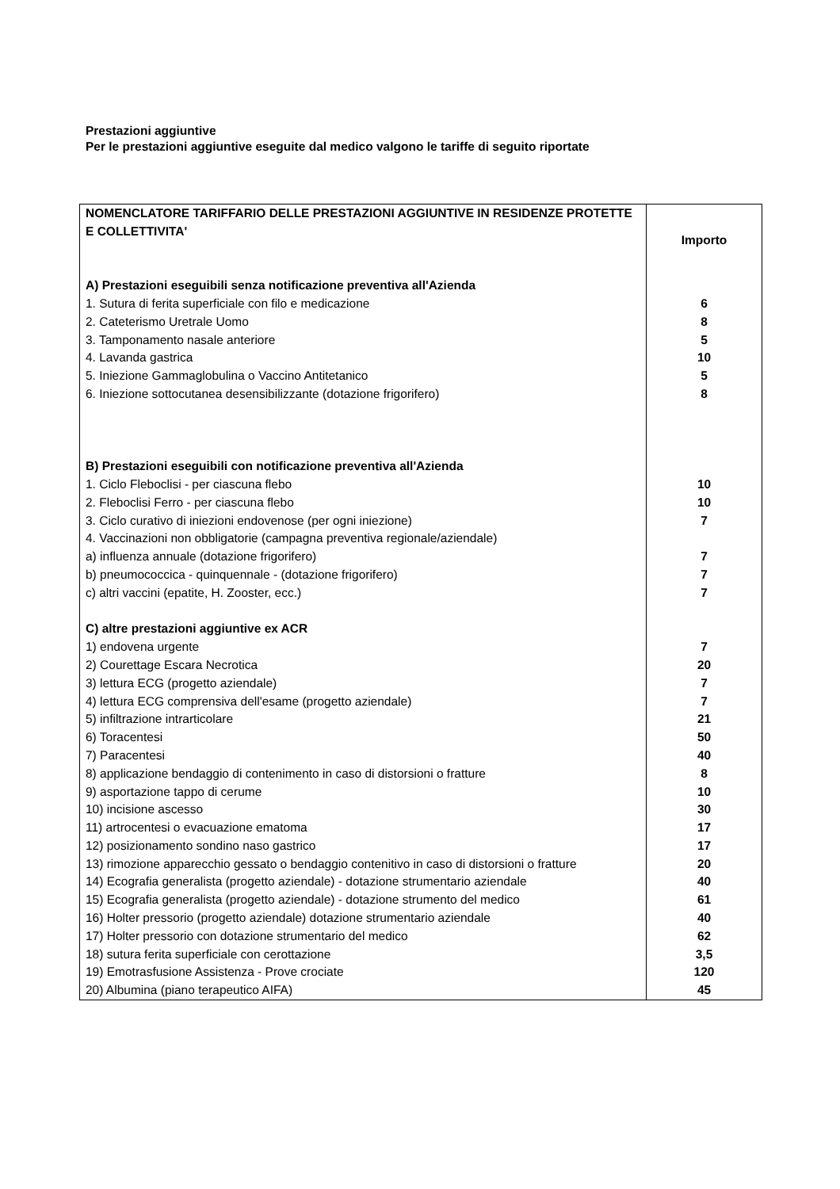Prestazioni aggiuntive
Per le prestazioni aggiuntive eseguite dal medico valgono le tariffe di seguito riportate
| NOMENCLATORE TARIFFARIO DELLE PRESTAZIONI AGGIUNTIVE IN RESIDENZE PROTETTE E COLLETTIVITA' | Importo |
| A) Prestazioni eseguibili senza notificazione preventiva all'Azienda | |
| 1. Sutura di ferita superficiale con filo e medicazione | 6 |
| 2. Cateterismo Uretrale Uomo | 8 |
| 3. Tamponamento nasale anteriore | 5 |
| 4. Lavanda gastrica | 10 |
| 5. Iniezione Gammaglobulina o Vaccino Antitetanico | 5 |
| 6. Iniezione sottocutanea desensibilizzante (dotazione frigorifero) | 8 |
| B) Prestazioni eseguibili con notificazione preventiva all'Azienda | |
| 1. Ciclo Fleboclisi - per ciascuna flebo | 10 |
| 2. Fleboclisi Ferro - per ciascuna flebo | 10 |
| 3. Ciclo curativo di iniezioni endovenose (per ogni iniezione) | 7 |
| 4. Vaccinazioni non obbligatorie (campagna preventiva regionale/aziendale) | |
| a) influenza annuale (dotazione frigorifero) | 7 |
| b) pneumococcica - quinquennale - (dotazione frigorifero) | 7 |
| c) altri vaccini (epatite, H. Zooster, ecc.) | 7 |
| C) altre prestazioni aggiuntive ex ACR | |
| 1) endovena urgente | 7 |
| 2) Courettage Escara Necrotica | 20 |
| 3) lettura ECG (progetto aziendale) | 7 |
| 4) lettura ECG comprensiva dell'esame (progetto aziendale) | 7 |
| 5) infiltrazione intrarticolare | 21 |
| 6) Toracentesi | 50 |
| 7) Paracentesi | 40 |
| 8) applicazione bendaggio di contenimento in caso di distorsioni o fratture | 8 |
| 9) asportazione tappo di cerume | 10 |
| 10) incisione ascesso | 30 |
| 11) artrocentesi o evacuazione ematoma | 17 |
| 12) posizionamento sondino naso gastrico | 17 |
| 13) rimozione apparecchio gessato o bendaggio contenitivo in caso di distorsioni o fratture | 20 |
| 14) Ecografia generalista (progetto aziendale) - dotazione strumentario aziendale | 40 |
| 15) Ecografia generalista (progetto aziendale) - dotazione strumento del medico | 61 |
| 16) Holter pressorio (progetto aziendale) dotazione strumentario aziendale | 40 |
| 17) Holter pressorio con dotazione strumentario del medico | 62 |
| 18) sutura ferita superficiale con cerottazione | 3,5 |
| 19) Emotrasfusione Assistenza - Prove crociate | 120 |
| 20) Albumina (piano terapeutico AIFA) | 45 |